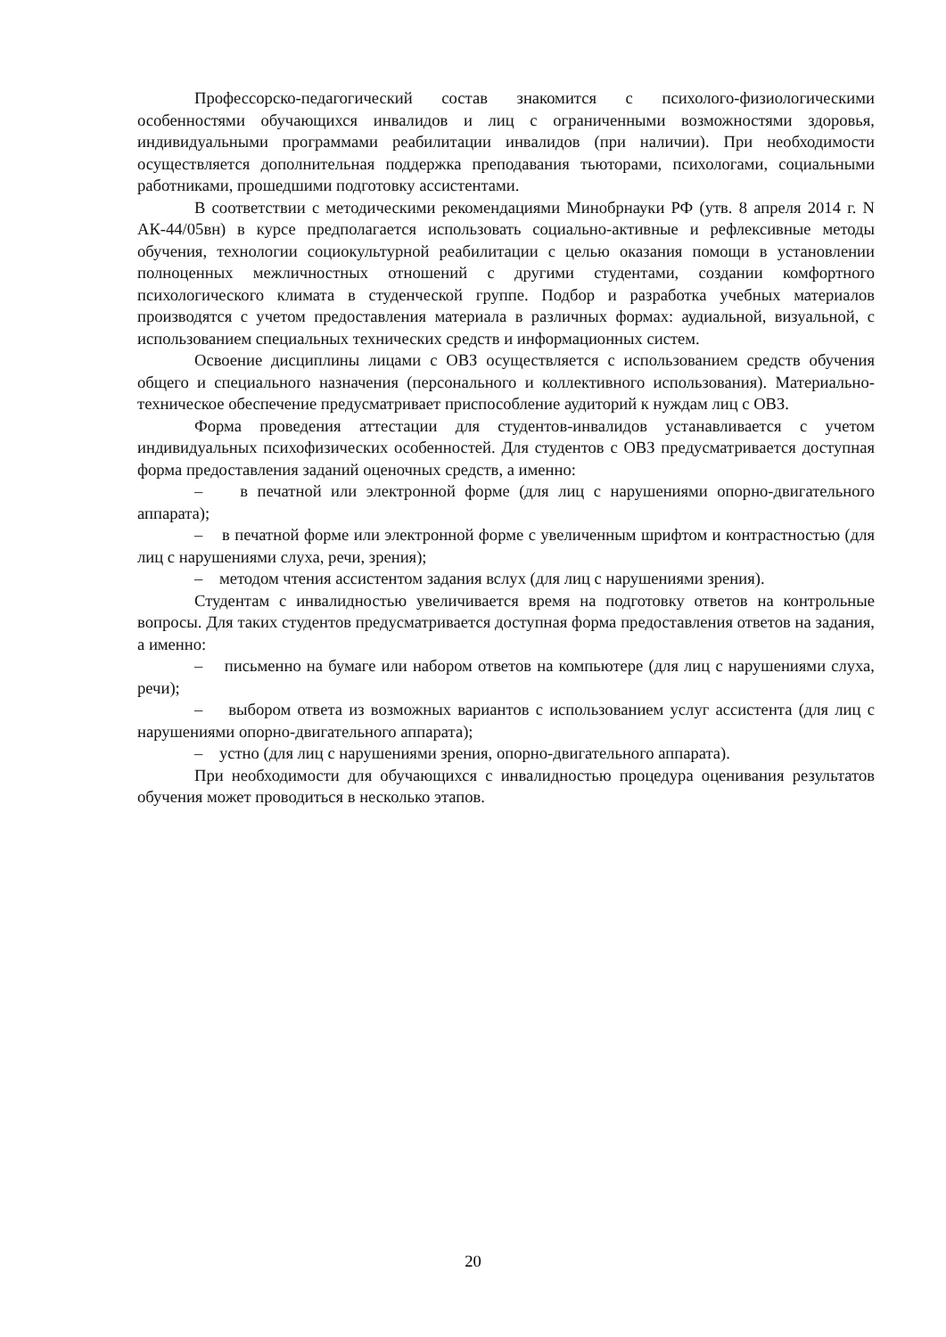Профессорско-педагогический состав знакомится с психолого-физиологическими особенностями обучающихся инвалидов и лиц с ограниченными возможностями здоровья, индивидуальными программами реабилитации инвалидов (при наличии). При необходимости осуществляется дополнительная поддержка преподавания тьюторами, психологами, социальными работниками, прошедшими подготовку ассистентами.
В соответствии с методическими рекомендациями Минобрнауки РФ (утв. 8 апреля 2014 г. N АК-44/05вн) в курсе предполагается использовать социально-активные и рефлексивные методы обучения, технологии социокультурной реабилитации с целью оказания помощи в установлении полноценных межличностных отношений с другими студентами, создании комфортного психологического климата в студенческой группе. Подбор и разработка учебных материалов производятся с учетом предоставления материала в различных формах: аудиальной, визуальной, с использованием специальных технических средств и информационных систем.
Освоение дисциплины лицами с ОВЗ осуществляется с использованием средств обучения общего и специального назначения (персонального и коллективного использования). Материально-техническое обеспечение предусматривает приспособление аудиторий к нуждам лиц с ОВЗ.
Форма проведения аттестации для студентов-инвалидов устанавливается с учетом индивидуальных психофизических особенностей. Для студентов с ОВЗ предусматривается доступная форма предоставления заданий оценочных средств, а именно:
– в печатной или электронной форме (для лиц с нарушениями опорно-двигательного аппарата);
– в печатной форме или электронной форме с увеличенным шрифтом и контрастностью (для лиц с нарушениями слуха, речи, зрения);
– методом чтения ассистентом задания вслух (для лиц с нарушениями зрения).
Студентам с инвалидностью увеличивается время на подготовку ответов на контрольные вопросы. Для таких студентов предусматривается доступная форма предоставления ответов на задания, а именно:
– письменно на бумаге или набором ответов на компьютере (для лиц с нарушениями слуха, речи);
– выбором ответа из возможных вариантов с использованием услуг ассистента (для лиц с нарушениями опорно-двигательного аппарата);
– устно (для лиц с нарушениями зрения, опорно-двигательного аппарата).
При необходимости для обучающихся с инвалидностью процедура оценивания результатов обучения может проводиться в несколько этапов.
20